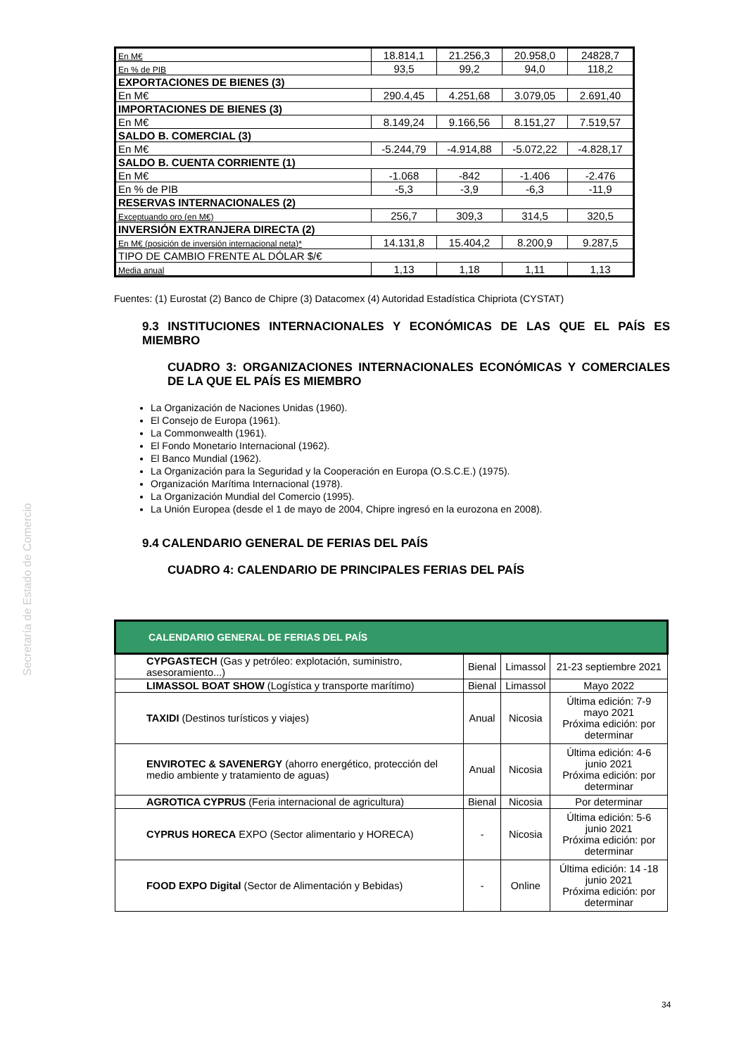Secretaría de Estado de Comercio
| En M€ | 18.814,1 | 21.256,3 | 20.958,0 | 24828,7 |
| En % de PIB | 93,5 | 99,2 | 94,0 | 118,2 |
| EXPORTACIONES DE BIENES (3) | | | | |
| En M€ | 290.4,45 | 4.251,68 | 3.079,05 | 2.691,40 |
| IMPORTACIONES DE BIENES (3) | | | | |
| En M€ | 8.149,24 | 9.166,56 | 8.151,27 | 7.519,57 |
| SALDO B. COMERCIAL (3) | | | | |
| En M€ | -5.244,79 | -4.914,88 | -5.072,22 | -4.828,17 |
| SALDO B. CUENTA CORRIENTE (1) | | | | |
| En M€ | -1.068 | -842 | -1.406 | -2.476 |
| En % de PIB | -5,3 | -3,9 | -6,3 | -11,9 |
| RESERVAS INTERNACIONALES (2) | | | | |
| Exceptuando oro (en M€) | 256,7 | 309,3 | 314,5 | 320,5 |
| INVERSIÓN EXTRANJERA DIRECTA (2) | | | | |
| En M€ (posición de inversión internacional neta)* | 14.131,8 | 15.404,2 | 8.200,9 | 9.287,5 |
| TIPO DE CAMBIO FRENTE AL DÓLAR $/€ | | | | |
| Media anual | 1,13 | 1,18 | 1,11 | 1,13 |
Fuentes: (1) Eurostat (2) Banco de Chipre (3) Datacomex (4) Autoridad Estadística Chipriota (CYSTAT)
9.3 INSTITUCIONES INTERNACIONALES Y ECONÓMICAS DE LAS QUE EL PAÍS ES MIEMBRO
CUADRO 3: ORGANIZACIONES INTERNACIONALES ECONÓMICAS Y COMERCIALES DE LA QUE EL PAÍS ES MIEMBRO
La Organización de Naciones Unidas (1960).
El Consejo de Europa (1961).
La Commonwealth (1961).
El Fondo Monetario Internacional (1962).
El Banco Mundial (1962).
La Organización para la Seguridad y la Cooperación en Europa (O.S.C.E.) (1975).
Organización Marítima Internacional (1978).
La Organización Mundial del Comercio (1995).
La Unión Europea (desde el 1 de mayo de 2004, Chipre ingresó en la eurozona en 2008).
9.4 CALENDARIO GENERAL DE FERIAS DEL PAÍS
CUADRO 4: CALENDARIO DE PRINCIPALES FERIAS DEL PAÍS
| CALENDARIO GENERAL DE FERIAS DEL PAÍS | | | |
| --- | --- | --- | --- |
| CYPGASTECH (Gas y petróleo: explotación, suministro, asesoramiento...) | Bienal | Limassol | 21-23 septiembre 2021 |
| LIMASSOL BOAT SHOW (Logística y transporte marítimo) | Bienal | Limassol | Mayo 2022 |
| TAXIDI (Destinos turísticos y viajes) | Anual | Nicosia | Última edición: 7-9 mayo 2021 Próxima edición: por determinar |
| ENVIROTEC & SAVENERGY (ahorro energético, protección del medio ambiente y tratamiento de aguas) | Anual | Nicosia | Última edición: 4-6 junio 2021 Próxima edición: por determinar |
| AGROTICA CYPRUS (Feria internacional de agricultura) | Bienal | Nicosia | Por determinar |
| CYPRUS HORECA EXPO (Sector alimentario y HORECA) | - | Nicosia | Última edición: 5-6 junio 2021 Próxima edición: por determinar |
| FOOD EXPO Digital (Sector de Alimentación y Bebidas) | - | Online | Última edición: 14 -18 junio 2021 Próxima edición: por determinar |
34